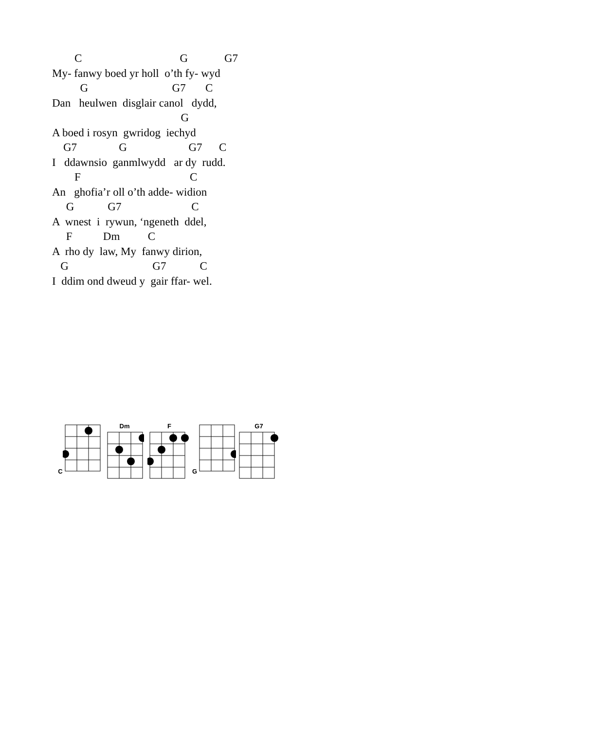C G G7 My- fanwy boed yr holl o’th fy- wyd G G7 C Dan heulwen disglair canol dydd, G A boed i rosyn gwridog iechyd G7 G G7 C I ddawnsio ganmlwydd ar dy rudd. F C An ghofia’r oll o’th adde- widion G G7 C A wnest i rywun, ‘ngeneth ddel, F Dm C A rho dy law, My fanwy dirion, G G7 C I ddim ond dweud y gair ffar- wel.
C Dm F G G7